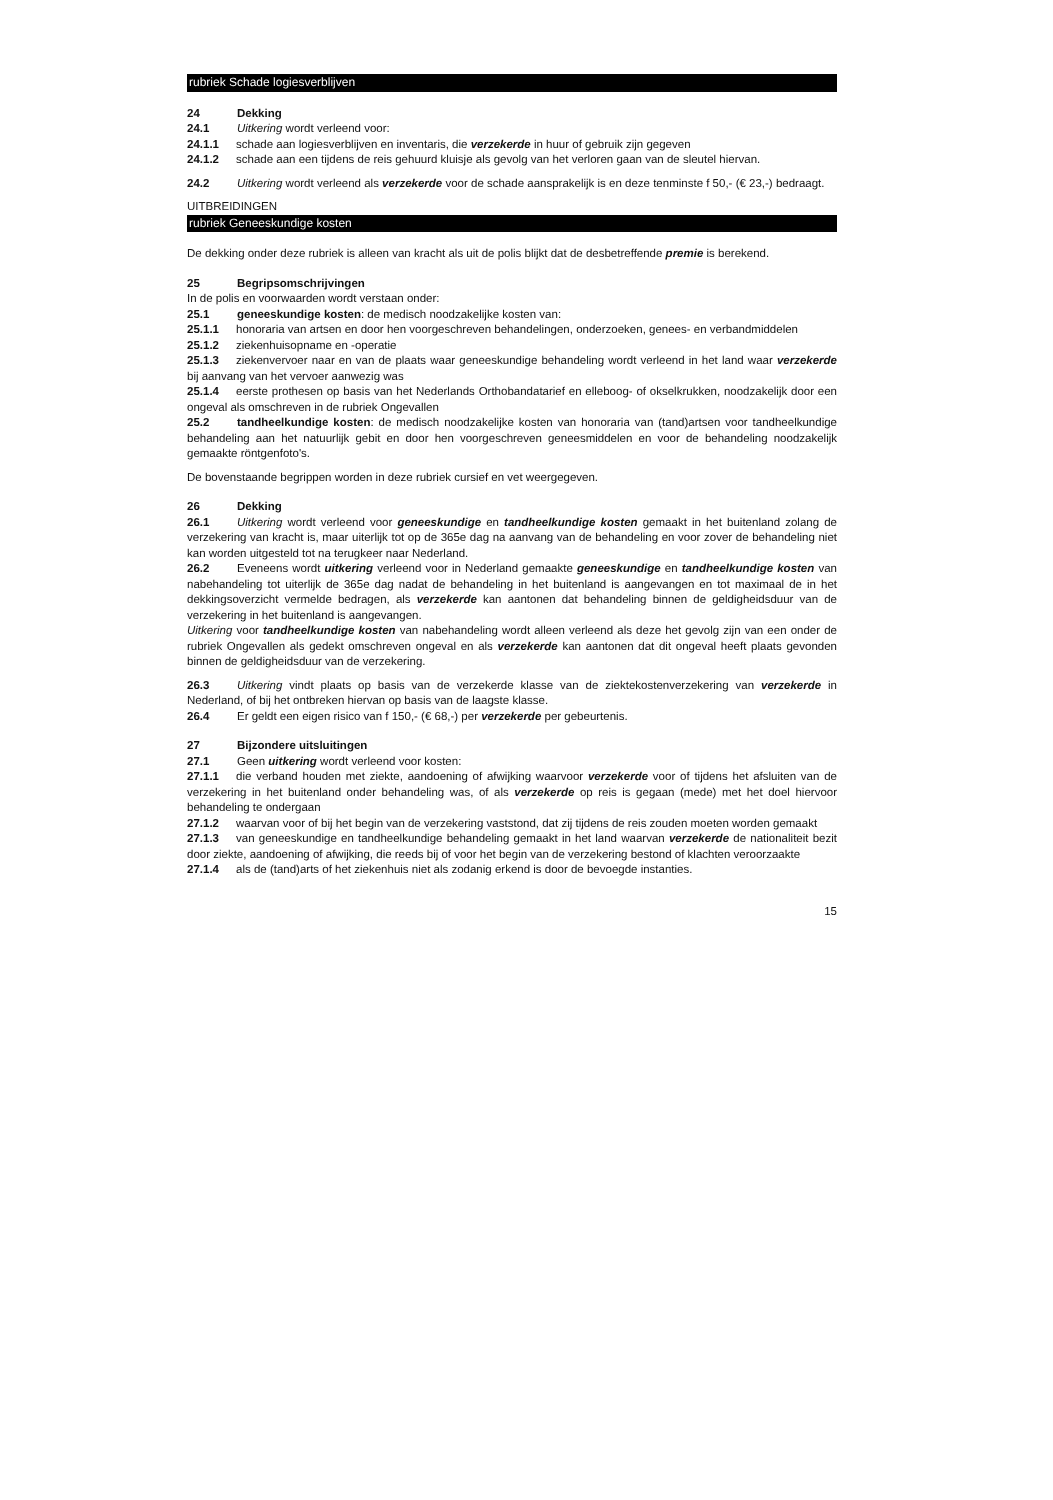rubriek Schade logiesverblijven
24 Dekking
24.1 Uitkering wordt verleend voor:
24.1.1 schade aan logiesverblijven en inventaris, die verzekerde in huur of gebruik zijn gegeven
24.1.2 schade aan een tijdens de reis gehuurd kluisje als gevolg van het verloren gaan van de sleutel hiervan.
24.2 Uitkering wordt verleend als verzekerde voor de schade aansprakelijk is en deze tenminste f 50,- (€ 23,-) bedraagt.
UITBREIDINGEN
rubriek Geneeskundige kosten
De dekking onder deze rubriek is alleen van kracht als uit de polis blijkt dat de desbetreffende premie is berekend.
25 Begripsomschrijvingen
In de polis en voorwaarden wordt verstaan onder:
25.1 geneeskundige kosten: de medisch noodzakelijke kosten van:
25.1.1 honoraria van artsen en door hen voorgeschreven behandelingen, onderzoeken, genees- en verbandmiddelen
25.1.2 ziekenhuisopname en -operatie
25.1.3 ziekenvervoer naar en van de plaats waar geneeskundige behandeling wordt verleend in het land waar verzekerde bij aanvang van het vervoer aanwezig was
25.1.4 eerste prothesen op basis van het Nederlands Orthobandatarief en elleboog- of okselkrukken, noodzakelijk door een ongeval als omschreven in de rubriek Ongevallen
25.2 tandheelkundige kosten: de medisch noodzakelijke kosten van honoraria van (tand)artsen voor tandheelkundige behandeling aan het natuurlijk gebit en door hen voorgeschreven geneesmiddelen en voor de behandeling noodzakelijk gemaakte röntgenfoto's.
De bovenstaande begrippen worden in deze rubriek cursief en vet weergegeven.
26 Dekking
26.1 Uitkering wordt verleend voor geneeskundige en tandheelkundige kosten gemaakt in het buitenland zolang de verzekering van kracht is, maar uiterlijk tot op de 365e dag na aanvang van de behandeling en voor zover de behandeling niet kan worden uitgesteld tot na terugkeer naar Nederland.
26.2 Eveneens wordt uitkering verleend voor in Nederland gemaakte geneeskundige en tandheelkundige kosten van nabehandeling tot uiterlijk de 365e dag nadat de behandeling in het buitenland is aangevangen en tot maximaal de in het dekkingsoverzicht vermelde bedragen, als verzekerde kan aantonen dat behandeling binnen de geldigheidsduur van de verzekering in het buitenland is aangevangen.
Uitkering voor tandheelkundige kosten van nabehandeling wordt alleen verleend als deze het gevolg zijn van een onder de rubriek Ongevallen als gedekt omschreven ongeval en als verzekerde kan aantonen dat dit ongeval heeft plaats gevonden binnen de geldigheidsduur van de verzekering.
26.3 Uitkering vindt plaats op basis van de verzekerde klasse van de ziektekostenverzekering van verzekerde in Nederland, of bij het ontbreken hiervan op basis van de laagste klasse.
26.4 Er geldt een eigen risico van f 150,- (€ 68,-) per verzekerde per gebeurtenis.
27 Bijzondere uitsluitingen
27.1 Geen uitkering wordt verleend voor kosten:
27.1.1 die verband houden met ziekte, aandoening of afwijking waarvoor verzekerde voor of tijdens het afsluiten van de verzekering in het buitenland onder behandeling was, of als verzekerde op reis is gegaan (mede) met het doel hiervoor behandeling te ondergaan
27.1.2 waarvan voor of bij het begin van de verzekering vaststond, dat zij tijdens de reis zouden moeten worden gemaakt
27.1.3 van geneeskundige en tandheelkundige behandeling gemaakt in het land waarvan verzekerde de nationaliteit bezit door ziekte, aandoening of afwijking, die reeds bij of voor het begin van de verzekering bestond of klachten veroorzaakte
27.1.4 als de (tand)arts of het ziekenhuis niet als zodanig erkend is door de bevoegde instanties.
15